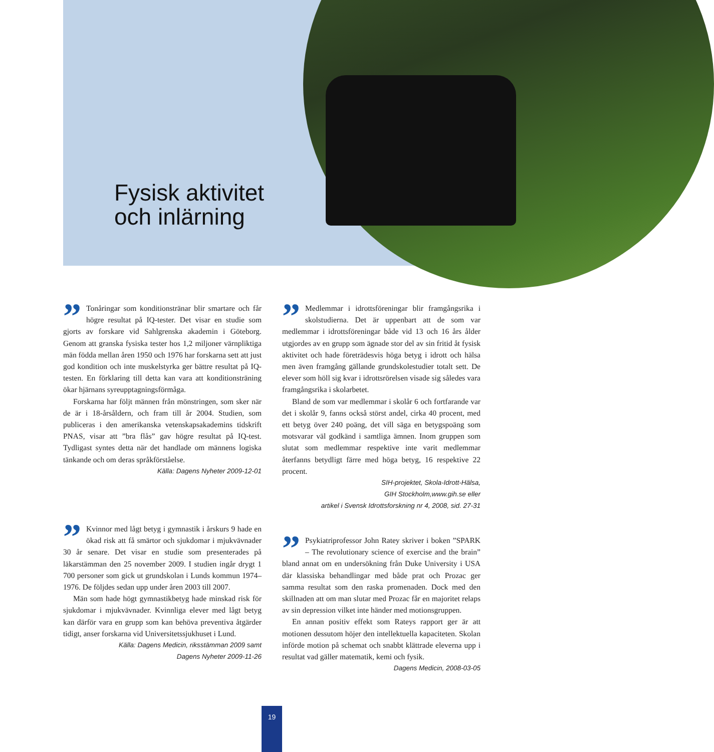Fysisk aktivitet
och inlärning
” Tonåringar som konditionstränar blir smartare och får högre resultat på IQ-tester. Det visar en studie som gjorts av forskare vid Sahlgrenska akademin i Göteborg. Genom att granska fysiska tester hos 1,2 miljoner värnpliktiga män födda mellan åren 1950 och 1976 har forskarna sett att just god kondition och inte muskelstyrka ger bättre resultat på IQ-testen. En förklaring till detta kan vara att konditionsträning ökar hjärnans syreupptagningsförmåga.
Forskarna har följt männen från mönstringen, som sker när de är i 18-årsåldern, och fram till år 2004. Studien, som publiceras i den amerikanska vetenskapsakademins tidskrift PNAS, visar att ”bra flås” gav högre resultat på IQ-test. Tydligast syntes detta när det handlade om männens logiska tänkande och om deras språkförståelse.
Källa: Dagens Nyheter 2009-12-01
” Medlemmar i idrottsföreningar blir framgångsrika i skolstudierna. Det är uppenbart att de som var medlemmar i idrottsföreningar både vid 13 och 16 års ålder utgjordes av en grupp som ägnade stor del av sin fritid åt fysisk aktivitet och hade företrädesvis höga betyg i idrott och hälsa men även framgång gällande grundskolestudier totalt sett. De elever som höll sig kvar i idrottsrörelsen visade sig således vara framgångsrika i skolarbetet.
Bland de som var medlemmar i skolår 6 och fortfarande var det i skolår 9, fanns också störst andel, cirka 40 procent, med ett betyg över 240 poäng, det vill säga en betygspoäng som motsvarar väl godkänd i samtliga ämnen. Inom gruppen som slutat som medlemmar respektive inte varit medlemmar återfanns betydligt färre med höga betyg, 16 respektive 22 procent.
SIH-projektet, Skola-Idrott-Hälsa,
GIH Stockholm,www.gih.se eller
artikel i Svensk Idrottsforskning nr 4, 2008, sid. 27-31
” Kvinnor med lågt betyg i gymnastik i årskurs 9 hade en ökad risk att få smärtor och sjukdomar i mjukvävnader 30 år senare. Det visar en studie som presenterades på läkarstämman den 25 november 2009. I studien ingår drygt 1 700 personer som gick ut grundskolan i Lunds kommun 1974–1976. De följdes sedan upp under åren 2003 till 2007.
Män som hade högt gymnastikbetyg hade minskad risk för sjukdomar i mjukvävnader. Kvinnliga elever med lågt betyg kan därför vara en grupp som kan behöva preventiva åtgärder tidigt, anser forskarna vid Universitetssjukhuset i Lund.
Källa: Dagens Medicin, riksstämman 2009 samt
Dagens Nyheter 2009-11-26
” Psykiatriprofessor John Ratey skriver i boken ”SPARK – The revolutionary science of exercise and the brain” bland annat om en undersökning från Duke University i USA där klassiska behandlingar med både prat och Prozac ger samma resultat som den raska promenaden. Dock med den skillnaden att om man slutar med Prozac får en majoritet relaps av sin depression vilket inte händer med motionsgruppen.
En annan positiv effekt som Rateys rapport ger är att motionen dessutom höjer den intellektuella kapaciteten. Skolan införde motion på schemat och snabbt klättrade eleverna upp i resultat vad gäller matematik, kemi och fysik.
Dagens Medicin, 2008-03-05
19